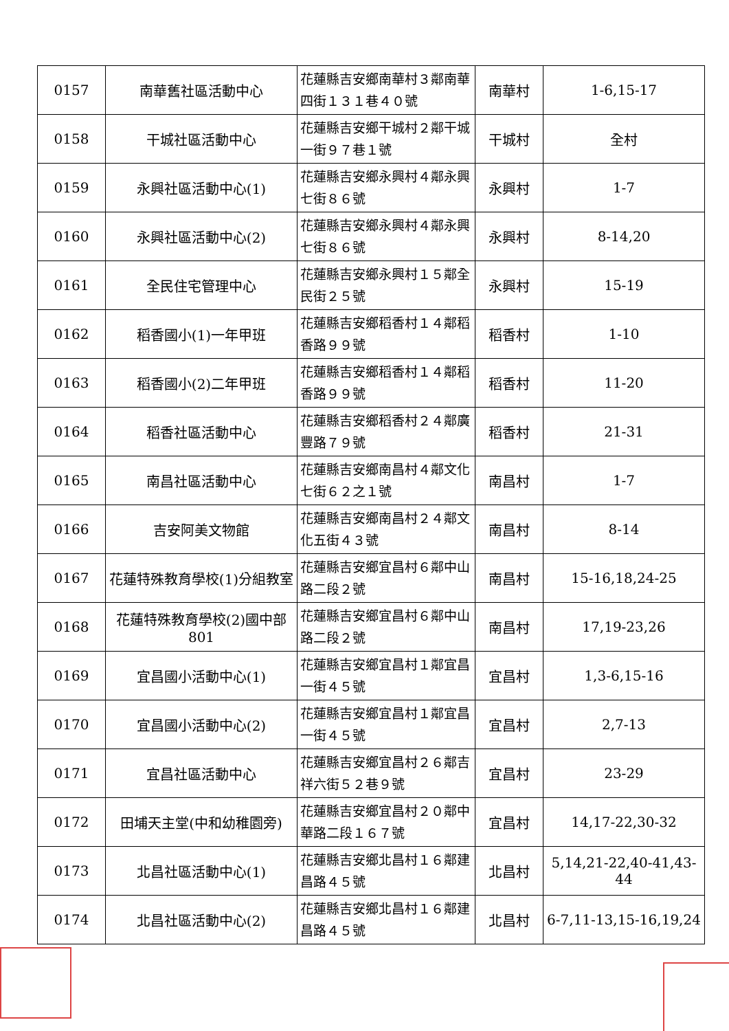| 0157 | 南華舊社區活動中心 | 花蓮縣吉安鄉南華村３鄰南華四街１３１巷４０號 | 南華村 | 1-6,15-17 |
| 0158 | 干城社區活動中心 | 花蓮縣吉安鄉干城村２鄰干城一街９７巷１號 | 干城村 | 全村 |
| 0159 | 永興社區活動中心(1) | 花蓮縣吉安鄉永興村４鄰永興七街８６號 | 永興村 | 1-7 |
| 0160 | 永興社區活動中心(2) | 花蓮縣吉安鄉永興村４鄰永興七街８６號 | 永興村 | 8-14,20 |
| 0161 | 全民住宅管理中心 | 花蓮縣吉安鄉永興村１５鄰全民街２５號 | 永興村 | 15-19 |
| 0162 | 稻香國小(1)一年甲班 | 花蓮縣吉安鄉稻香村１４鄰稻香路９９號 | 稻香村 | 1-10 |
| 0163 | 稻香國小(2)二年甲班 | 花蓮縣吉安鄉稻香村１４鄰稻香路９９號 | 稻香村 | 11-20 |
| 0164 | 稻香社區活動中心 | 花蓮縣吉安鄉稻香村２４鄰廣豐路７９號 | 稻香村 | 21-31 |
| 0165 | 南昌社區活動中心 | 花蓮縣吉安鄉南昌村４鄰文化七街６２之１號 | 南昌村 | 1-7 |
| 0166 | 吉安阿美文物館 | 花蓮縣吉安鄉南昌村２４鄰文化五街４３號 | 南昌村 | 8-14 |
| 0167 | 花蓮特殊教育學校(1)分組教室 | 花蓮縣吉安鄉宜昌村６鄰中山路二段２號 | 南昌村 | 15-16,18,24-25 |
| 0168 | 花蓮特殊教育學校(2)國中部801 | 花蓮縣吉安鄉宜昌村６鄰中山路二段２號 | 南昌村 | 17,19-23,26 |
| 0169 | 宜昌國小活動中心(1) | 花蓮縣吉安鄉宜昌村１鄰宜昌一街４５號 | 宜昌村 | 1,3-6,15-16 |
| 0170 | 宜昌國小活動中心(2) | 花蓮縣吉安鄉宜昌村１鄰宜昌一街４５號 | 宜昌村 | 2,7-13 |
| 0171 | 宜昌社區活動中心 | 花蓮縣吉安鄉宜昌村２６鄰吉祥六街５２巷９號 | 宜昌村 | 23-29 |
| 0172 | 田埔天主堂(中和幼稚園旁) | 花蓮縣吉安鄉宜昌村２０鄰中華路二段１６７號 | 宜昌村 | 14,17-22,30-32 |
| 0173 | 北昌社區活動中心(1) | 花蓮縣吉安鄉北昌村１６鄰建昌路４５號 | 北昌村 | 5,14,21-22,40-41,43-44 |
| 0174 | 北昌社區活動中心(2) | 花蓮縣吉安鄉北昌村１６鄰建昌路４５號 | 北昌村 | 6-7,11-13,15-16,19,24 |